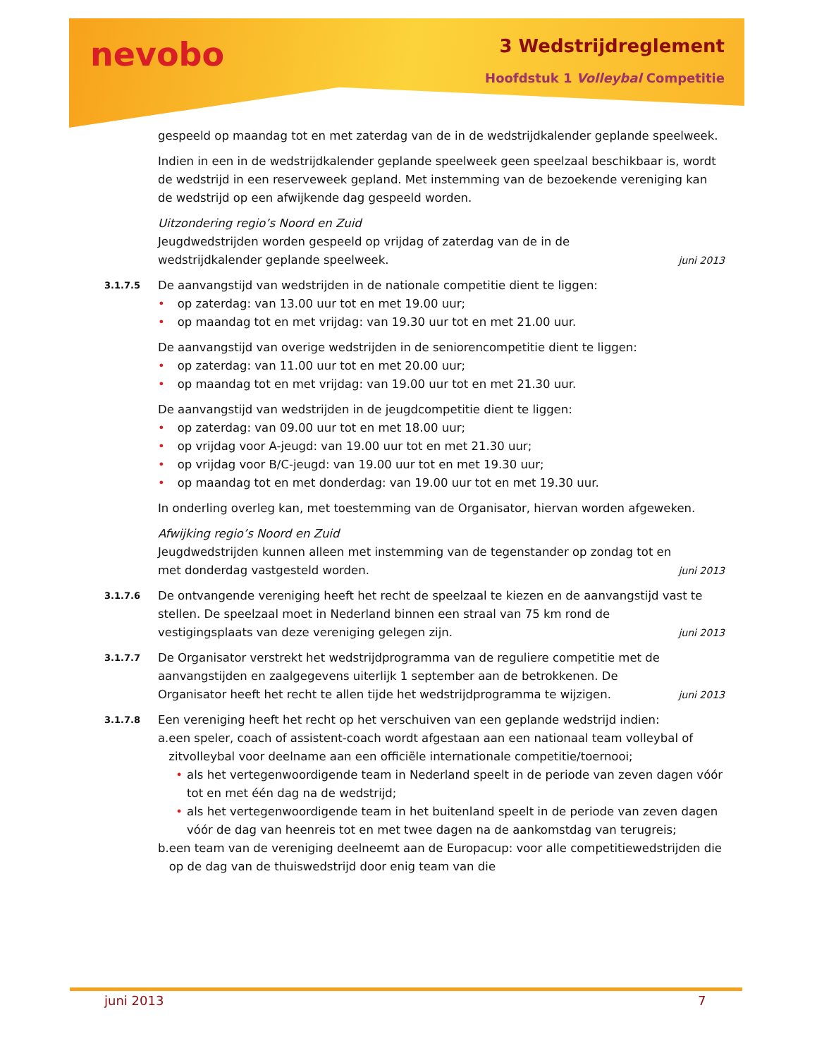nevobo 3 Wedstrijdreglement
Hoofdstuk 1 Volleybal Competitie
gespeeld op maandag tot en met zaterdag van de in de wedstrijdkalender geplande speelweek.
Indien in een in de wedstrijdkalender geplande speelweek geen speelzaal beschikbaar is, wordt de wedstrijd in een reserveweek gepland. Met instemming van de bezoekende vereniging kan de wedstrijd op een afwijkende dag gespeeld worden.
Uitzondering regio’s Noord en Zuid
Jeugdwedstrijden worden gespeeld op vrijdag of zaterdag van de in de
wedstrijdkalender geplande speelweek. juni 2013
3.1.7.5
De aanvangstijd van wedstrijden in de nationale competitie dient te liggen:
• op zaterdag: van 13.00 uur tot en met 19.00 uur;
• op maandag tot en met vrijdag: van 19.30 uur tot en met 21.00 uur.
De aanvangstijd van overige wedstrijden in de seniorencompetitie dient te liggen:
• op zaterdag: van 11.00 uur tot en met 20.00 uur;
• op maandag tot en met vrijdag: van 19.00 uur tot en met 21.30 uur.
De aanvangstijd van wedstrijden in de jeugdcompetitie dient te liggen:
• op zaterdag: van 09.00 uur tot en met 18.00 uur;
• op vrijdag voor A-jeugd: van 19.00 uur tot en met 21.30 uur;
• op vrijdag voor B/C-jeugd: van 19.00 uur tot en met 19.30 uur;
• op maandag tot en met donderdag: van 19.00 uur tot en met 19.30 uur.
In onderling overleg kan, met toestemming van de Organisator, hiervan worden afgeweken.
Afwijking regio’s Noord en Zuid
Jeugdwedstrijden kunnen alleen met instemming van de tegenstander op zondag tot en
met donderdag vastgesteld worden. juni 2013
3.1.7.6
De ontvangende vereniging heeft het recht de speelzaal te kiezen en de aanvangstijd vast te stellen. De speelzaal moet in Nederland binnen een straal van 75 km rond de
vestigingsplaats van deze vereniging gelegen zijn. juni 2013
3.1.7.7
De Organisator verstrekt het wedstrijdprogramma van de reguliere competitie met de aanvangstijden en zaalgegevens uiterlijk 1 september aan de betrokkenen. De
Organisator heeft het recht te allen tijde het wedstrijdprogramma te wijzigen. juni 2013
3.1.7.8
Een vereniging heeft het recht op het verschuiven van een geplande wedstrijd indien:
a. een speler, coach of assistent-coach wordt afgestaan aan een nationaal team volleybal of zitvolleybal voor deelname aan een officiële internationale competitie/toernooi;
• als het vertegenwoordigende team in Nederland speelt in de periode van zeven dagen vóór tot en met één dag na de wedstrijd;
• als het vertegenwoordigende team in het buitenland speelt in de periode van zeven dagen vóór de dag van heenreis tot en met twee dagen na de aankomstdag van terugreis;
b. een team van de vereniging deelneemt aan de Europacup: voor alle competitiewedstrijden die op de dag van de thuiswedstrijd door enig team van die
juni 2013 7